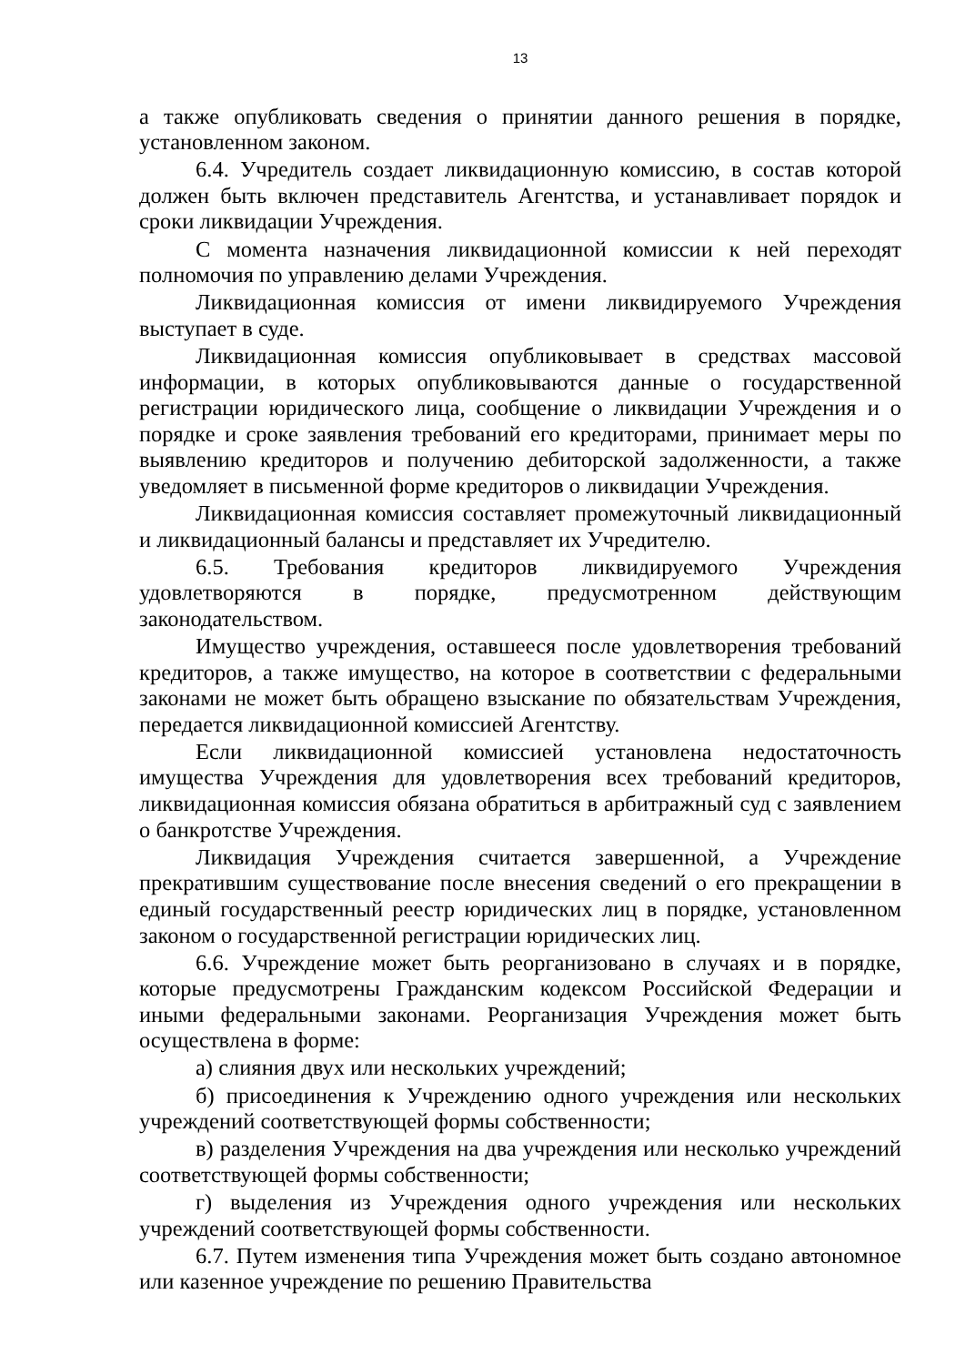13
а также опубликовать сведения о принятии данного решения в порядке, установленном законом.
6.4. Учредитель создает ликвидационную комиссию, в состав которой должен быть включен представитель Агентства, и устанавливает порядок и сроки ликвидации Учреждения.
С момента назначения ликвидационной комиссии к ней переходят полномочия по управлению делами Учреждения.
Ликвидационная комиссия от имени ликвидируемого Учреждения выступает в суде.
Ликвидационная комиссия опубликовывает в средствах массовой информации, в которых опубликовываются данные о государственной регистрации юридического лица, сообщение о ликвидации Учреждения и о порядке и сроке заявления требований его кредиторами, принимает меры по выявлению кредиторов и получению дебиторской задолженности, а также уведомляет в письменной форме кредиторов о ликвидации Учреждения.
Ликвидационная комиссия составляет промежуточный ликвидационный и ликвидационный балансы и представляет их Учредителю.
6.5. Требования кредиторов ликвидируемого Учреждения удовлетворяются в порядке, предусмотренном действующим законодательством.
Имущество учреждения, оставшееся после удовлетворения требований кредиторов, а также имущество, на которое в соответствии с федеральными законами не может быть обращено взыскание по обязательствам Учреждения, передается ликвидационной комиссией Агентству.
Если ликвидационной комиссией установлена недостаточность имущества Учреждения для удовлетворения всех требований кредиторов, ликвидационная комиссия обязана обратиться в арбитражный суд с заявлением о банкротстве Учреждения.
Ликвидация Учреждения считается завершенной, а Учреждение прекратившим существование после внесения сведений о его прекращении в единый государственный реестр юридических лиц в порядке, установленном законом о государственной регистрации юридических лиц.
6.6. Учреждение может быть реорганизовано в случаях и в порядке, которые предусмотрены Гражданским кодексом Российской Федерации и иными федеральными законами. Реорганизация Учреждения может быть осуществлена в форме:
а) слияния двух или нескольких учреждений;
б) присоединения к Учреждению одного учреждения или нескольких учреждений соответствующей формы собственности;
в) разделения Учреждения на два учреждения или несколько учреждений соответствующей формы собственности;
г) выделения из Учреждения одного учреждения или нескольких учреждений соответствующей формы собственности.
6.7. Путем изменения типа Учреждения может быть создано автономное или казенное учреждение по решению Правительства